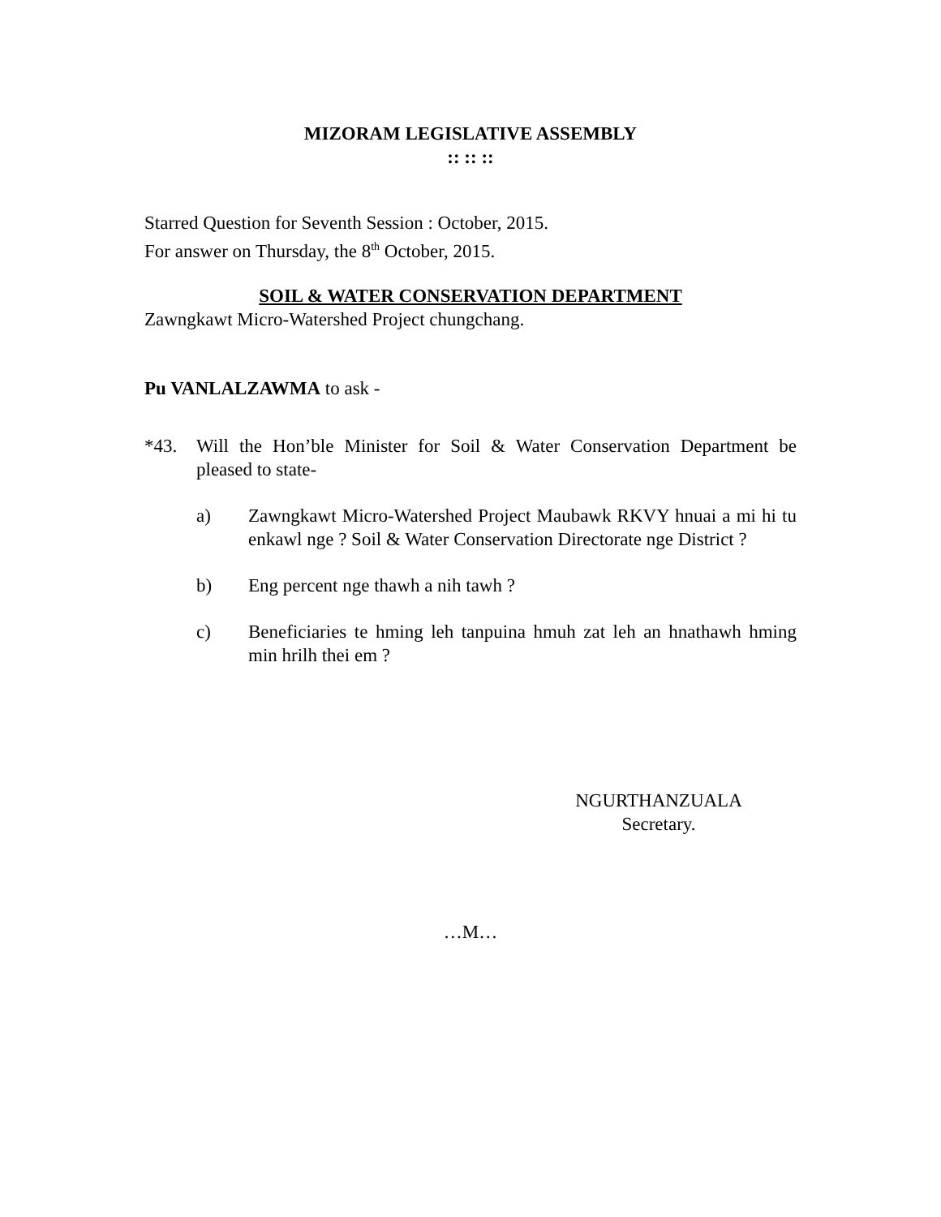MIZORAM LEGISLATIVE ASSEMBLY
:: :: ::
Starred Question for Seventh Session : October, 2015.
For answer on Thursday, the 8<sup>th</sup> October, 2015.
SOIL & WATER CONSERVATION DEPARTMENT
Zawngkawt Micro-Watershed Project chungchang.
Pu VANLALZAWMA to ask -
*43. Will the Hon’ble Minister for Soil & Water Conservation Department be pleased to state-
a) Zawngkawt Micro-Watershed Project Maubawk RKVY hnuai a mi hi tu enkawl nge ? Soil & Water Conservation Directorate nge District ?
b) Eng percent nge thawh a nih tawh ?
c) Beneficiaries te hming leh tanpuina hmuh zat leh an hnathawh hming min hrilh thei em ?
NGURTHANZUALA
Secretary.
…M…